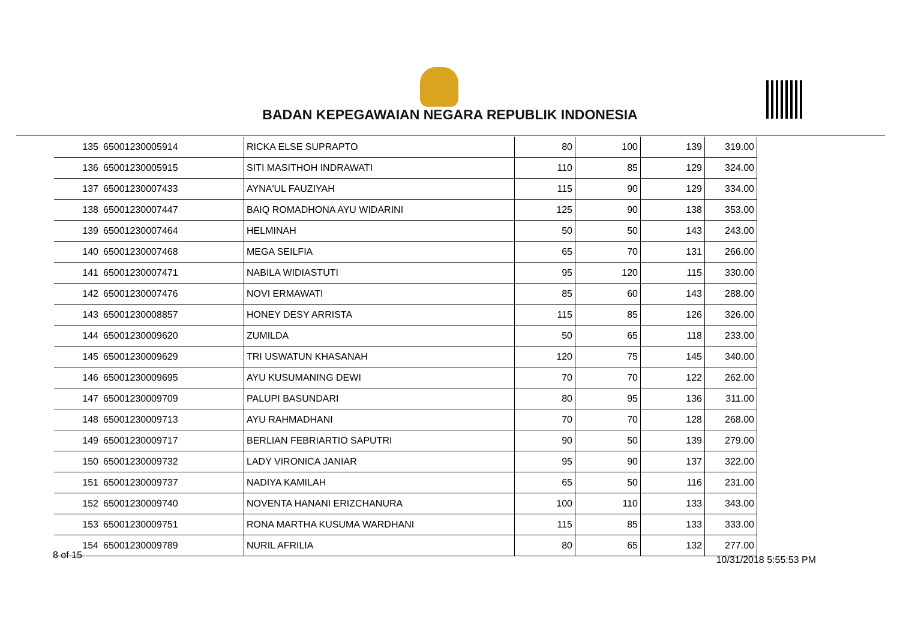BADAN KEPEGAWAIAN NEGARA REPUBLIK INDONESIA
| 135 | 65001230005914 | RICKA ELSE SUPRAPTO | 80 | 100 | 139 | 319.00 |
| 136 | 65001230005915 | SITI MASITHOH INDRAWATI | 110 | 85 | 129 | 324.00 |
| 137 | 65001230007433 | AYNA'UL FAUZIYAH | 115 | 90 | 129 | 334.00 |
| 138 | 65001230007447 | BAIQ ROMADHONA AYU WIDARINI | 125 | 90 | 138 | 353.00 |
| 139 | 65001230007464 | HELMINAH | 50 | 50 | 143 | 243.00 |
| 140 | 65001230007468 | MEGA SEILFIA | 65 | 70 | 131 | 266.00 |
| 141 | 65001230007471 | NABILA WIDIASTUTI | 95 | 120 | 115 | 330.00 |
| 142 | 65001230007476 | NOVI ERMAWATI | 85 | 60 | 143 | 288.00 |
| 143 | 65001230008857 | HONEY DESY ARRISTA | 115 | 85 | 126 | 326.00 |
| 144 | 65001230009620 | ZUMILDA | 50 | 65 | 118 | 233.00 |
| 145 | 65001230009629 | TRI USWATUN KHASANAH | 120 | 75 | 145 | 340.00 |
| 146 | 65001230009695 | AYU KUSUMANING DEWI | 70 | 70 | 122 | 262.00 |
| 147 | 65001230009709 | PALUPI BASUNDARI | 80 | 95 | 136 | 311.00 |
| 148 | 65001230009713 | AYU RAHMADHANI | 70 | 70 | 128 | 268.00 |
| 149 | 65001230009717 | BERLIAN FEBRIARTIO SAPUTRI | 90 | 50 | 139 | 279.00 |
| 150 | 65001230009732 | LADY VIRONICA JANIAR | 95 | 90 | 137 | 322.00 |
| 151 | 65001230009737 | NADIYA KAMILAH | 65 | 50 | 116 | 231.00 |
| 152 | 65001230009740 | NOVENTA HANANI ERIZCHANURA | 100 | 110 | 133 | 343.00 |
| 153 | 65001230009751 | RONA MARTHA KUSUMA WARDHANI | 115 | 85 | 133 | 333.00 |
| 154 | 65001230009789 | NURIL AFRILIA | 80 | 65 | 132 | 277.00 |
8 of 15 10/31/2018 5:55:53 PM